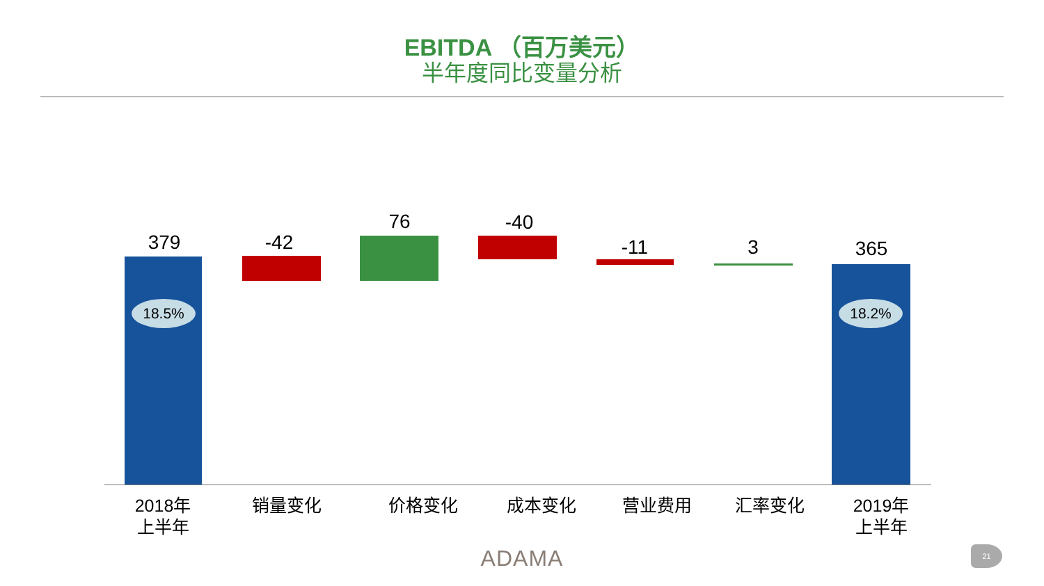EBITDA （百万美元）
半年度同比变量分析
379
18.5%
-42
76 -40
-11 3 365
18.2%
2018年
上半年
销量变化 价格变化 成本变化 营业费用 汇率变化
2019年
上半年
ADAMA 21